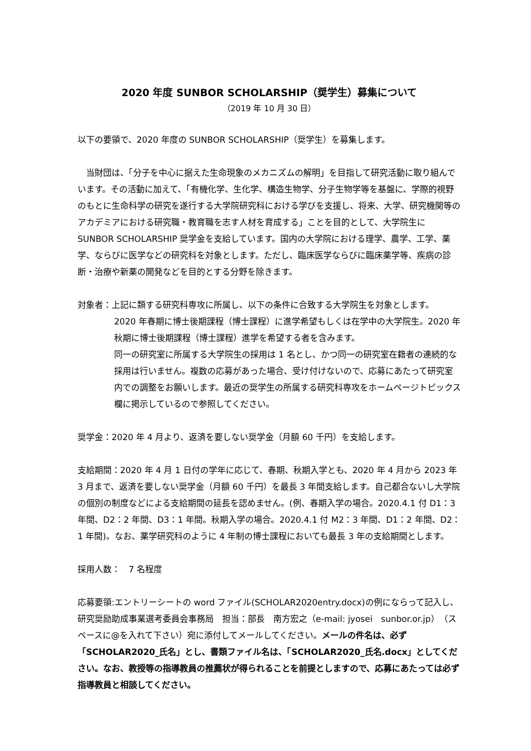2020 年度 SUNBOR SCHOLARSHIP（奨学生）募集について
（2019 年 10 月 30 日）
以下の要領で、2020 年度の SUNBOR SCHOLARSHIP（奨学生）を募集します。
　当財団は、「分子を中心に据えた生命現象のメカニズムの解明」を目指して研究活動に取り組んでいます。その活動に加えて、「有機化学、生化学、構造生物学、分子生物学等を基盤に、学際的視野のもとに生命科学の研究を遂行する大学院研究科における学びを支援し、将来、大学、研究機関等のアカデミアにおける研究職・教育職を志す人材を育成する」ことを目的として、大学院生に SUNBOR SCHOLARSHIP 奨学金を支給しています。国内の大学院における理学、農学、工学、薬学、ならびに医学などの研究科を対象とします。ただし、臨床医学ならびに臨床薬学等、疾病の診断・治療や新薬の開発などを目的とする分野を除きます。
対象者：上記に類する研究科専攻に所属し、以下の条件に合致する大学院生を対象とします。
2020 年春期に博士後期課程（博士課程）に進学希望もしくは在学中の大学院生。2020 年秋期に博士後期課程（博士課程）進学を希望する者を含みます。
同一の研究室に所属する大学院生の採用は 1 名とし、かつ同一の研究室在籍者の連続的な採用は行いません。複数の応募があった場合、受け付けないので、応募にあたって研究室内での調整をお願いします。最近の奨学生の所属する研究科専攻をホームページトピックス欄に掲示しているので参照してください。
奨学金：2020 年 4 月より、返済を要しない奨学金（月額 60 千円）を支給します。
支給期間：2020 年 4 月 1 日付の学年に応じて、春期、秋期入学とも、2020 年 4 月から 2023 年 3 月まで、返済を要しない奨学金（月額 60 千円）を最長 3 年間支給します。自己都合ないし大学院の個別の制度などによる支給期間の延長を認めません。(例、春期入学の場合。2020.4.1 付 D1：3 年間、D2：2 年間、D3：1 年間。秋期入学の場合。2020.4.1 付 M2：3 年間、D1：2 年間、D2：1 年間)。なお、薬学研究科のように 4 年制の博士課程においても最長 3 年の支給期間とします。
採用人数：　7 名程度
応募要領:エントリーシートの word ファイル(SCHOLAR2020entry.docx)の例にならって記入し、研究奨励助成事業選考委員会事務局　担当：部長　南方宏之（e-mail: jyosei　sunbor.or.jp）（スペースに@を入れて下さい）宛に添付してメールしてください。メールの件名は、必ず「SCHOLAR2020_氏名」とし、書類ファイル名は、「SCHOLAR2020_氏名.docx」としてください。なお、教授等の指導教員の推薦状が得られることを前提としますので、応募にあたっては必ず指導教員と相談してください。